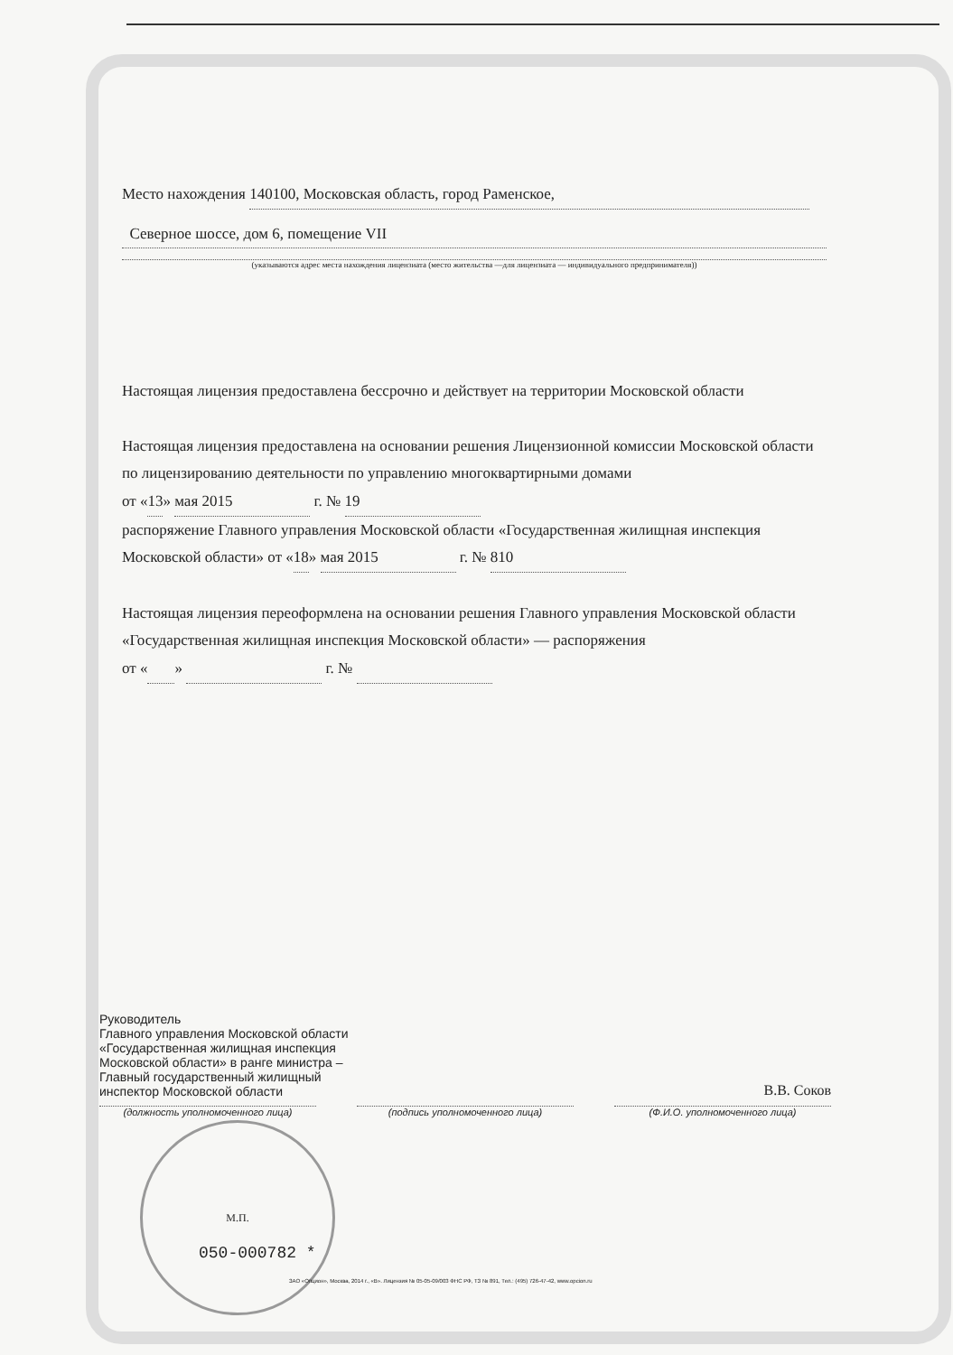Место нахождения 140100, Московская область, город Раменское,
Северное шоссе, дом 6, помещение VII
(указываются адрес места нахождения лицензиата (место жительства —для лицензиата — индивидуального предпринимателя))
Настоящая лицензия предоставлена бессрочно и действует на территории Московской области
Настоящая лицензия предоставлена на основании решения Лицензионной комиссии Московской области по лицензированию деятельности по управлению многоквартирными домами
от «13» мая 2015 г. № 19
распоряжение Главного управления Московской области «Государственная жилищная инспекция Московской области» от «18» мая 2015 г. № 810
Настоящая лицензия переоформлена на основании решения Главного управления Московской области «Государственная жилищная инспекция Московской области» — распоряжения
от « » г. №
Руководитель
Главного управления Московской области
«Государственная жилищная инспекция
Московской области» в ранге министра –
Главный государственный жилищный
инспектор Московской области
В.В. Соков
(должность уполномоченного лица) (подпись уполномоченного лица) (Ф.И.О. уполномоченного лица)
М.П.
050-000782 *
ЗАО «Опцион», Москва, 2014 г., «В». Лицензия № 05-05-09/003 ФНС РФ, ТЗ № 891, Тел.: (495) 726-47-42, www.opcion.ru